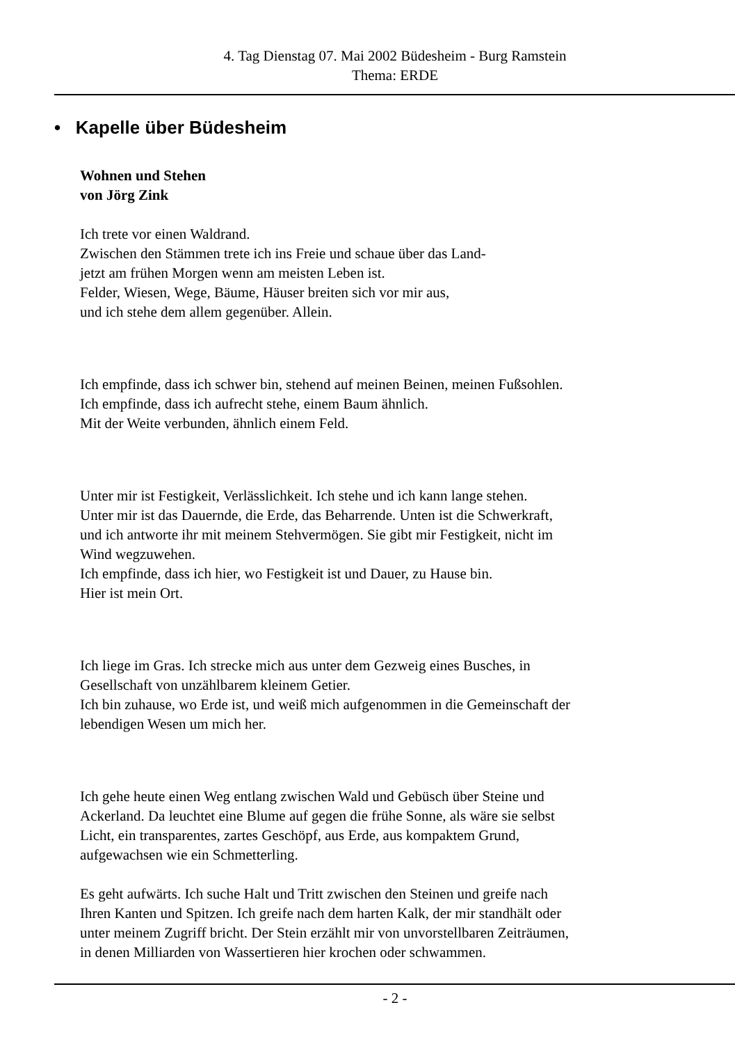4. Tag Dienstag 07. Mai 2002 Büdesheim - Burg Ramstein
Thema: ERDE
• Kapelle über Büdesheim
Wohnen und Stehen
von Jörg Zink
Ich trete vor einen Waldrand.
Zwischen den Stämmen trete ich ins Freie und schaue über das Land-
jetzt am frühen Morgen wenn am meisten Leben ist.
Felder, Wiesen, Wege, Bäume, Häuser breiten sich vor mir aus,
und ich stehe dem allem gegenüber. Allein.
Ich empfinde, dass ich schwer bin, stehend auf meinen Beinen, meinen Fußsohlen.
Ich empfinde, dass ich aufrecht stehe, einem Baum ähnlich.
Mit der Weite verbunden, ähnlich einem Feld.
Unter mir ist Festigkeit, Verlässlichkeit. Ich stehe und ich kann lange stehen.
Unter mir ist das Dauernde, die Erde, das Beharrende. Unten ist die Schwerkraft,
und ich antworte ihr mit meinem Stehvermögen. Sie gibt mir Festigkeit, nicht im
Wind wegzuwehen.
Ich empfinde, dass ich hier, wo Festigkeit ist und Dauer, zu Hause bin.
Hier ist mein Ort.
Ich liege im Gras. Ich strecke mich aus unter dem Gezweig eines Busches, in
Gesellschaft von unzählbarem kleinem Getier.
Ich bin zuhause, wo Erde ist, und weiß mich aufgenommen in die Gemeinschaft der
lebendigen Wesen um mich her.
Ich gehe heute einen Weg entlang zwischen Wald und Gebüsch über Steine und
Ackerland. Da leuchtet eine Blume auf gegen die frühe Sonne, als wäre sie selbst
Licht, ein transparentes, zartes Geschöpf, aus Erde, aus kompaktem Grund,
aufgewachsen wie ein Schmetterling.
Es geht aufwärts. Ich suche Halt und Tritt zwischen den Steinen und greife nach
Ihren Kanten und Spitzen. Ich greife nach dem harten Kalk, der mir standhält oder
unter meinem Zugriff bricht. Der Stein erzählt mir von unvorstellbaren Zeiträumen,
in denen Milliarden von Wassertieren hier krochen oder schwammen.
- 2 -